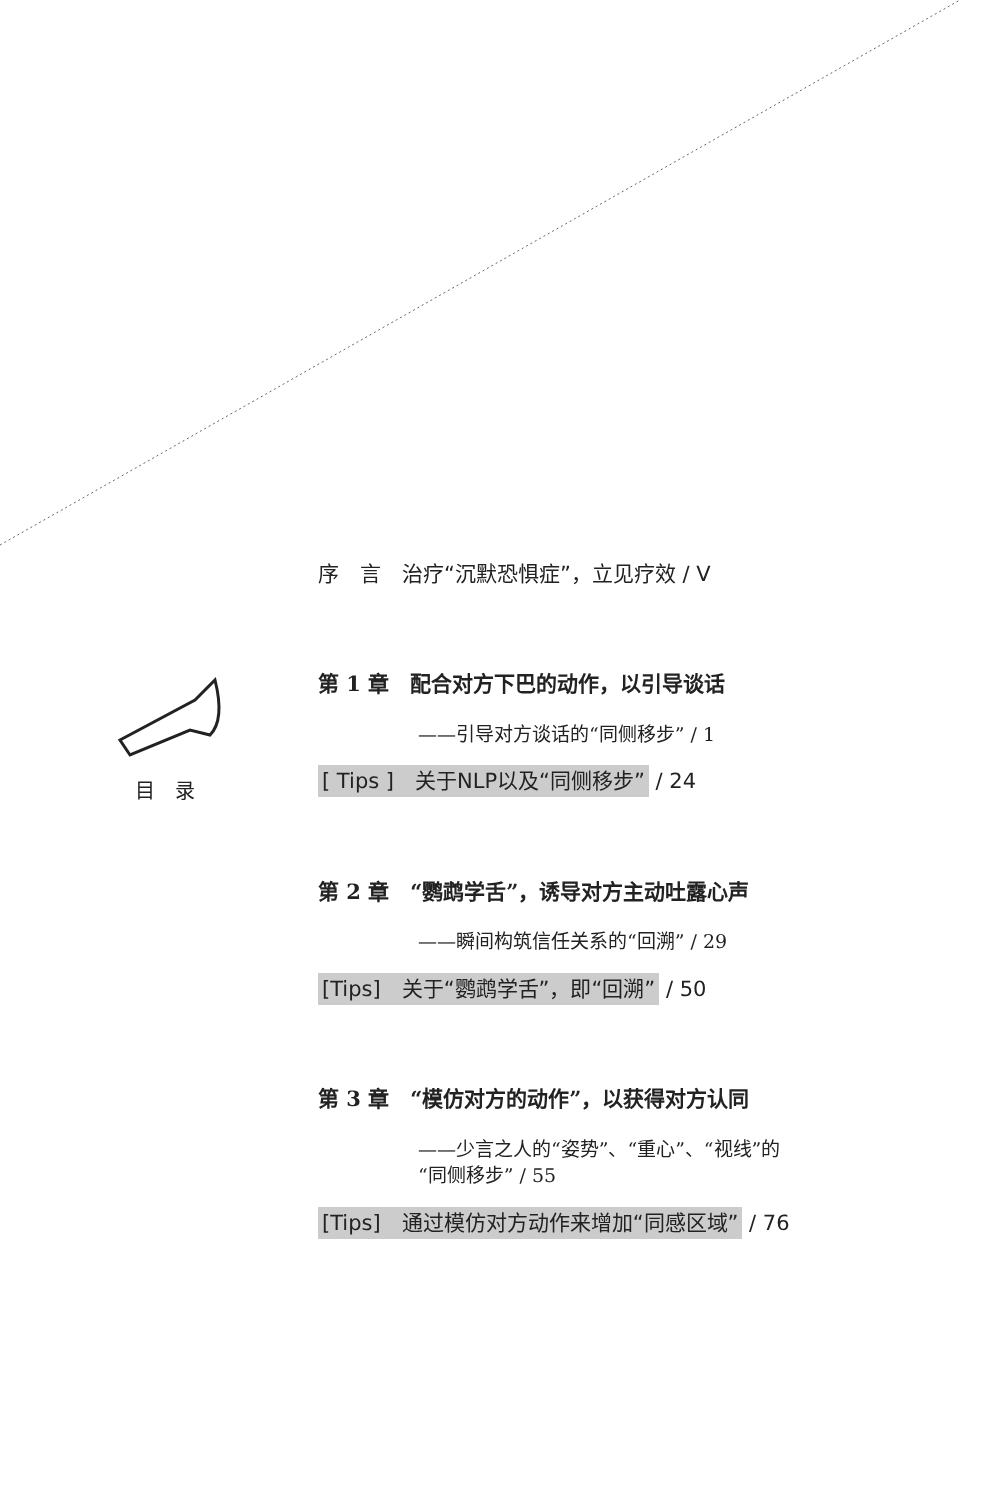目　录
序　言　治疗“沉默恐惧症”，立见疗效 / V
第 1 章　配合对方下巴的动作，以引导谈话
——引导对方谈话的“同侧移步” / 1
[ Tips ]　关于NLP以及“同侧移步” / 24
第 2 章　“鹦鹉学舌”，诱导对方主动吐露心声
——瞬间构筑信任关系的“回溯” / 29
[Tips]　关于“鹦鹉学舌”，即“回溯” / 50
第 3 章　“模仿对方的动作”，以获得对方认同
——少言之人的“姿势”、“重心”、“视线”的
“同侧移步” / 55
[Tips]　通过模仿对方动作来增加“同感区域” / 76